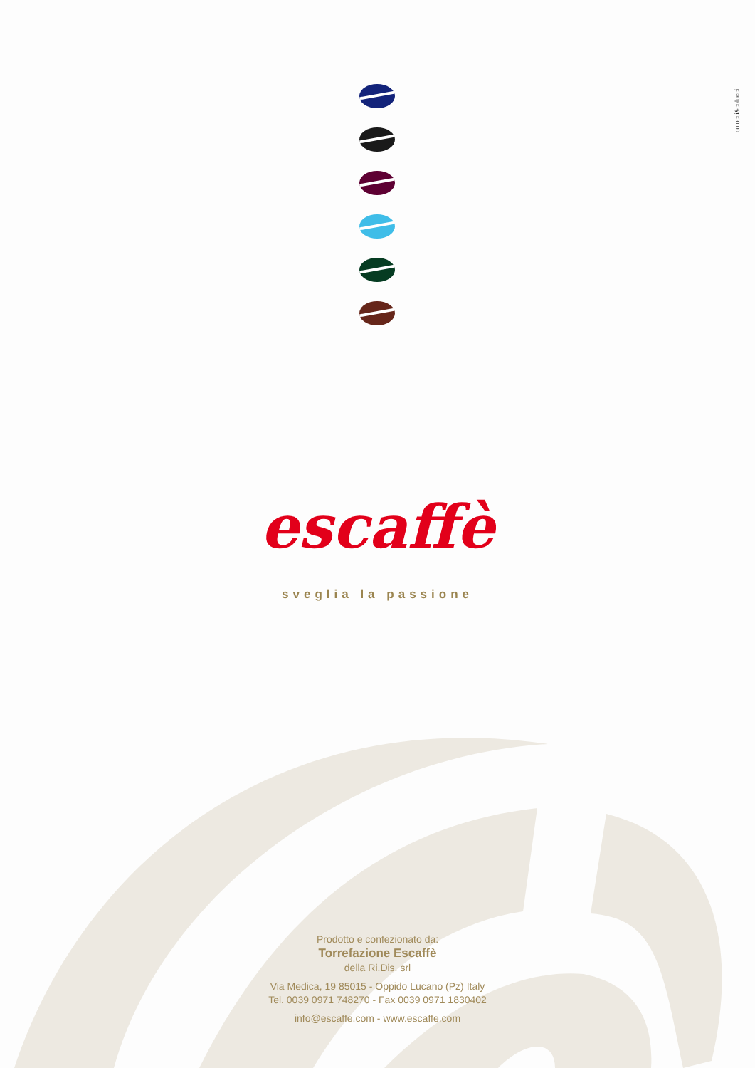colucci&colucci
escaffè
sveglia la passione
Prodotto e confezionato da:
Torrefazione Escaffè
della Ri.Dis. srl
Via Medica, 19 85015 - Oppido Lucano (Pz) Italy
Tel. 0039 0971 748270 - Fax 0039 0971 1830402
info@escaffe.com - www.escaffe.com